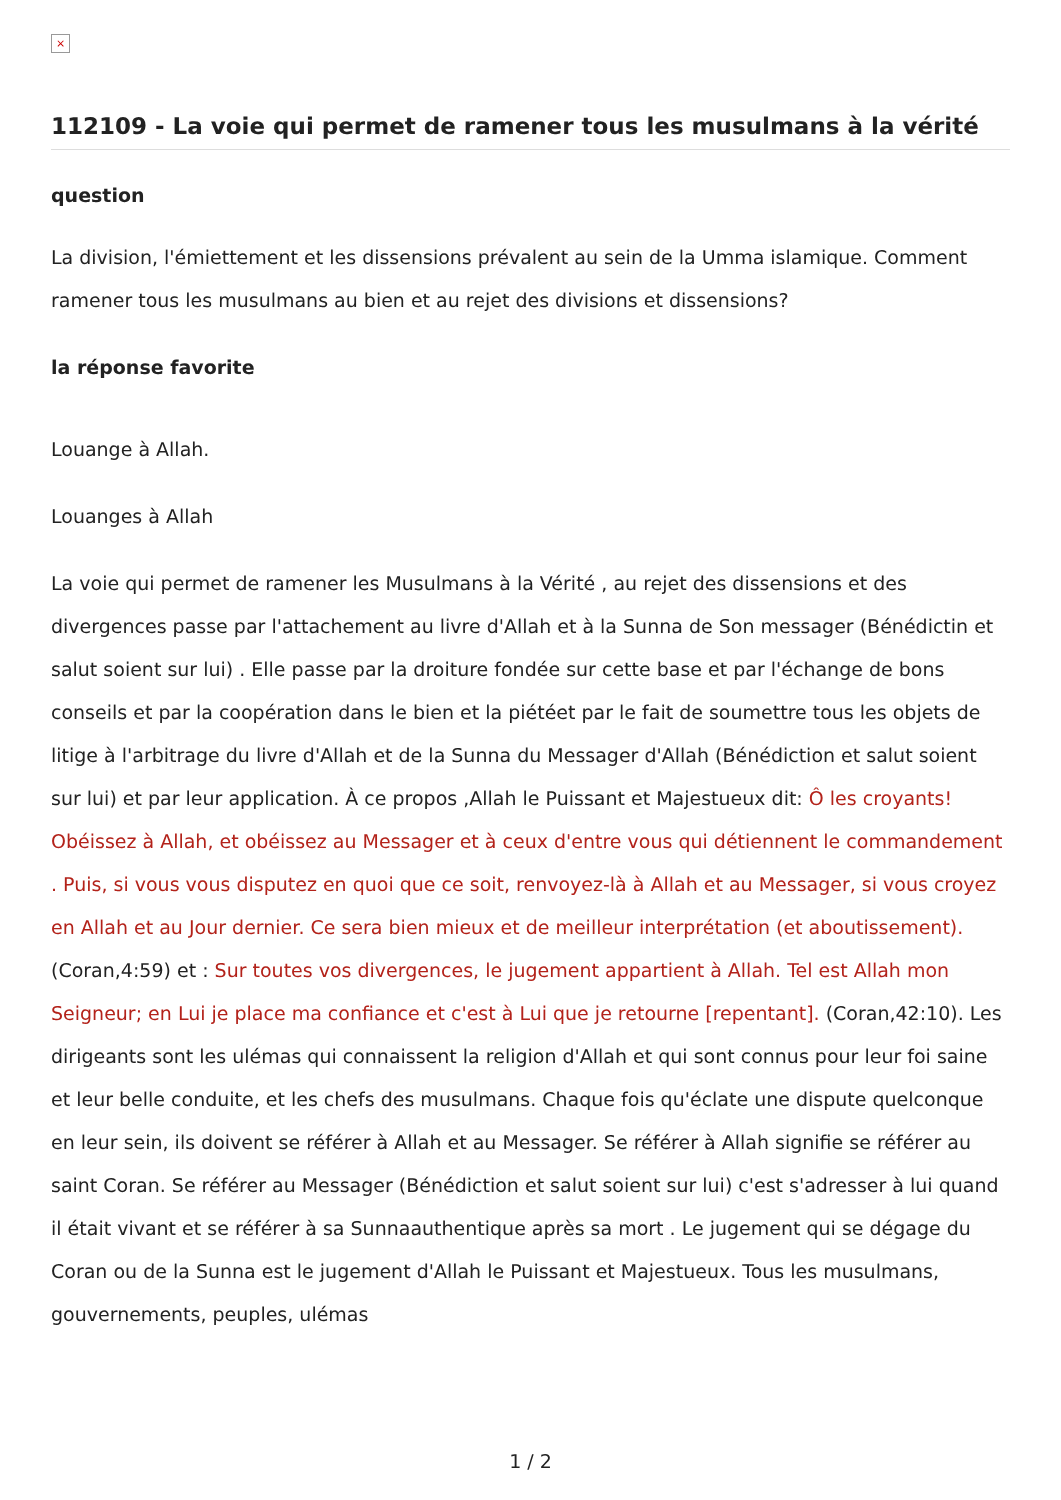×
112109 - La voie qui permet de ramener tous les musulmans à la vérité
question
La division, l'émiettement et les dissensions prévalent au sein de la Umma islamique. Comment ramener tous les musulmans au bien et au rejet des divisions et dissensions?
la réponse favorite
Louange à Allah.
Louanges à Allah
La voie qui permet de ramener les Musulmans à la Vérité , au rejet des dissensions et des divergences passe par l'attachement au livre d'Allah et à la Sunna de Son messager (Bénédictin et salut soient sur lui) . Elle passe par la droiture fondée sur cette base et par l'échange de bons conseils et par la coopération dans le bien et la piétéet par le fait de soumettre tous les objets de litige à l'arbitrage du livre d'Allah et de la Sunna du Messager d'Allah (Bénédiction et salut soient sur lui) et par leur application. À ce propos ,Allah le Puissant et Majestueux dit: Ô les croyants! Obéissez à Allah, et obéissez au Messager et à ceux d'entre vous qui détiennent le commandement . Puis, si vous vous disputez en quoi que ce soit, renvoyez-là à Allah et au Messager, si vous croyez en Allah et au Jour dernier. Ce sera bien mieux et de meilleur interprétation (et aboutissement). (Coran,4:59) et : Sur toutes vos divergences, le jugement appartient à Allah. Tel est Allah mon Seigneur; en Lui je place ma confiance et c'est à Lui que je retourne [repentant]. (Coran,42:10). Les dirigeants sont les ulémas qui connaissent la religion d'Allah et qui sont connus pour leur foi saine et leur belle conduite, et les chefs des musulmans. Chaque fois qu'éclate une dispute quelconque en leur sein, ils doivent se référer à Allah et au Messager. Se référer à Allah signifie se référer au saint Coran. Se référer au Messager (Bénédiction et salut soient sur lui) c'est s'adresser à lui quand il était vivant et se référer à sa Sunnaauthentique après sa mort . Le jugement qui se dégage du Coran ou de la Sunna est le jugement d'Allah le Puissant et Majestueux. Tous les musulmans, gouvernements, peuples, ulémas
1 / 2